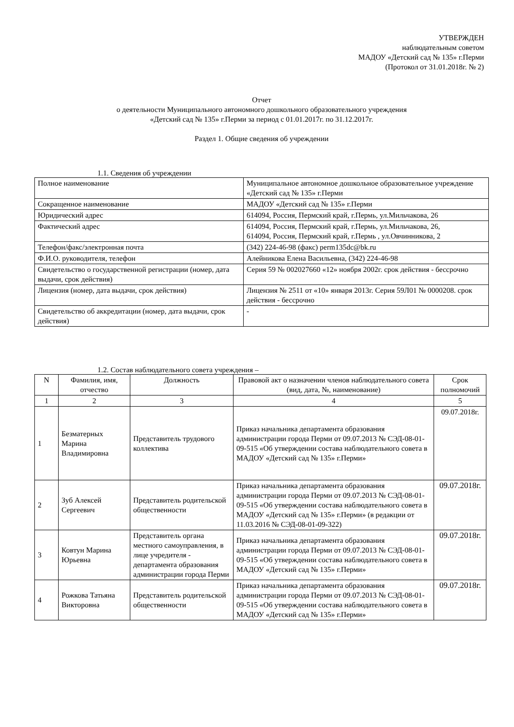УТВЕРЖДЕН
наблюдательным советом
МАДОУ «Детский сад № 135» г.Перми
(Протокол от 31.01.2018г. № 2)
Отчет
о деятельности Муниципального автономного дошкольного образовательного учреждения
«Детский сад № 135» г.Перми за период с 01.01.2017г. по 31.12.2017г.
Раздел 1. Общие сведения об учреждении
1.1. Сведения об учреждении
| Полное наименование | Муниципальное автономное дошкольное образовательное учреждение «Детский сад № 135» г.Перми |
| Сокращенное наименование | МАДОУ «Детский сад № 135» г.Перми |
| Юридический адрес | 614094, Россия, Пермский край, г.Пермь, ул.Мильчакова, 26 |
| Фактический адрес | 614094, Россия, Пермский край, г.Пермь, ул.Мильчакова, 26, 614094, Россия, Пермский край, г.Пермь , ул.Овчинникова, 2 |
| Телефон/факс/электронная почта | (342) 224-46-98 (факс) perm135dc@bk.ru |
| Ф.И.О. руководителя, телефон | Алейникова Елена Васильевна, (342) 224-46-98 |
| Свидетельство о государственной регистрации (номер, дата выдачи, срок действия) | Серия 59 № 002027660 «12» ноября 2002г. срок действия - бессрочно |
| Лицензия (номер, дата выдачи, срок действия) | Лицензия № 2511 от «10» января 2013г. Серия 59Л01 № 0000208. срок действия - бессрочно |
| Свидетельство об аккредитации (номер, дата выдачи, срок действия) | - |
1.2. Состав наблюдательного совета учреждения –
| N | Фамилия, имя, отчество | Должность | Правовой акт о назначении членов наблюдательного совета (вид, дата, №, наименование) | Срок полномочий |
| --- | --- | --- | --- | --- |
| 1 | 2 | 3 | 4 | 5 |
| 1 | Безматерных Марина Владимировна | Представитель трудового коллектива | Приказ начальника департамента образования администрации города Перми от 09.07.2013 № СЭД-08-01-09-515 «Об утверждении состава наблюдательного совета в МАДОУ «Детский сад № 135» г.Перми» | 09.07.2018г. |
| 2 | Зуб Алексей Сергеевич | Представитель родительской общественности | Приказ начальника департамента образования администрации города Перми от 09.07.2013 № СЭД-08-01-09-515 «Об утверждении состава наблюдательного совета в МАДОУ «Детский сад № 135» г.Перми» (в редакции от 11.03.2016 № СЭД-08-01-09-322) | 09.07.2018г. |
| 3 | Ковтун Марина Юрьевна | Представитель органа местного самоуправления, в лице учредителя - департамента образования администрации города Перми | Приказ начальника департамента образования администрации города Перми от 09.07.2013 № СЭД-08-01-09-515 «Об утверждении состава наблюдательного совета в МАДОУ «Детский сад № 135» г.Перми» | 09.07.2018г. |
| 4 | Рожкова Татьяна Викторовна | Представитель родительской общественности | Приказ начальника департамента образования администрации города Перми от 09.07.2013 № СЭД-08-01-09-515 «Об утверждении состава наблюдательного совета в МАДОУ «Детский сад № 135» г.Перми» | 09.07.2018г. |